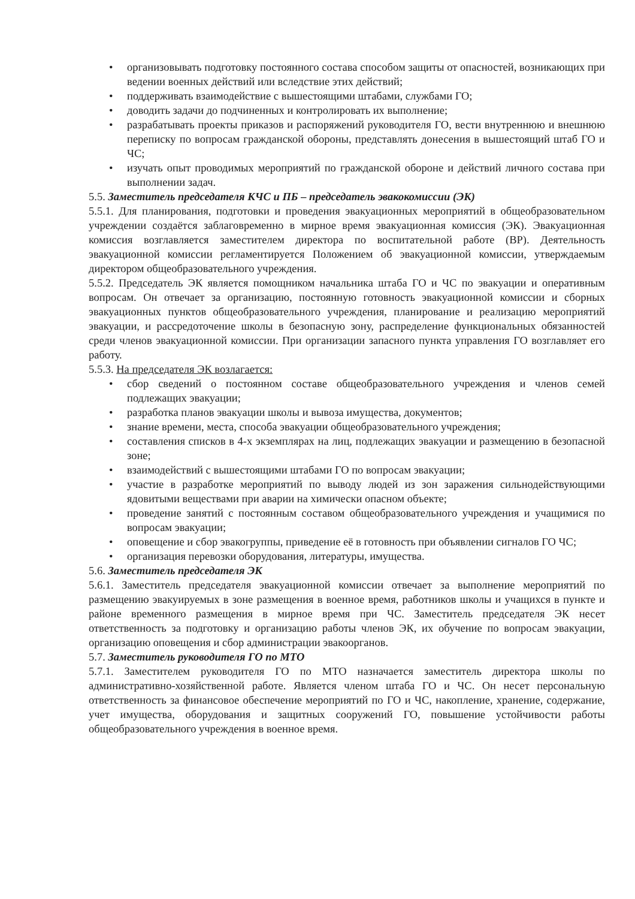• организовывать подготовку постоянного состава способом защиты от опасностей, возникающих при ведении военных действий или вследствие этих действий;
• поддерживать взаимодействие с вышестоящими штабами, службами ГО;
• доводить задачи до подчиненных и контролировать их выполнение;
• разрабатывать проекты приказов и распоряжений руководителя ГО, вести внутреннюю и внешнюю переписку по вопросам гражданской обороны, представлять донесения в вышестоящий штаб ГО и ЧС;
• изучать опыт проводимых мероприятий по гражданской обороне и действий личного состава при выполнении задач.
5.5. Заместитель председателя КЧС и ПБ – председатель эвакокомиссии (ЭК)
5.5.1. Для планирования, подготовки и проведения эвакуационных мероприятий в общеобразовательном учреждении создаётся заблаговременно в мирное время эвакуационная комиссия (ЭК). Эвакуационная комиссия возглавляется заместителем директора по воспитательной работе (ВР). Деятельность эвакуационной комиссии регламентируется Положением об эвакуационной комиссии, утверждаемым директором общеобразовательного учреждения.
5.5.2. Председатель ЭК является помощником начальника штаба ГО и ЧС по эвакуации и оперативным вопросам. Он отвечает за организацию, постоянную готовность эвакуационной комиссии и сборных эвакуационных пунктов общеобразовательного учреждения, планирование и реализацию мероприятий эвакуации, и рассредоточение школы в безопасную зону, распределение функциональных обязанностей среди членов эвакуационной комиссии. При организации запасного пункта управления ГО возглавляет его работу.
5.5.3. На председателя ЭК возлагается:
• сбор сведений о постоянном составе общеобразовательного учреждения и членов семей подлежащих эвакуации;
• разработка планов эвакуации школы и вывоза имущества, документов;
• знание времени, места, способа эвакуации общеобразовательного учреждения;
• составления списков в 4-х экземплярах на лиц, подлежащих эвакуации и размещению в безопасной зоне;
• взаимодействий с вышестоящими штабами ГО по вопросам эвакуации;
• участие в разработке мероприятий по выводу людей из зон заражения сильнодействующими ядовитыми веществами при аварии на химически опасном объекте;
• проведение занятий с постоянным составом общеобразовательного учреждения и учащимися по вопросам эвакуации;
• оповещение и сбор эвакогруппы, приведение её в готовность при объявлении сигналов ГО ЧС;
• организация перевозки оборудования, литературы, имущества.
5.6. Заместитель председателя ЭК
5.6.1. Заместитель председателя эвакуационной комиссии отвечает за выполнение мероприятий по размещению эвакуируемых в зоне размещения в военное время, работников школы и учащихся в пункте и районе временного размещения в мирное время при ЧС. Заместитель председателя ЭК несет ответственность за подготовку и организацию работы членов ЭК, их обучение по вопросам эвакуации, организацию оповещения и сбор администрации эвакоорганов.
5.7. Заместитель руководителя ГО по МТО
5.7.1. Заместителем руководителя ГО по МТО назначается заместитель директора школы по административно-хозяйственной работе. Является членом штаба ГО и ЧС. Он несет персональную ответственность за финансовое обеспечение мероприятий по ГО и ЧС, накопление, хранение, содержание, учет имущества, оборудования и защитных сооружений ГО, повышение устойчивости работы общеобразовательного учреждения в военное время.